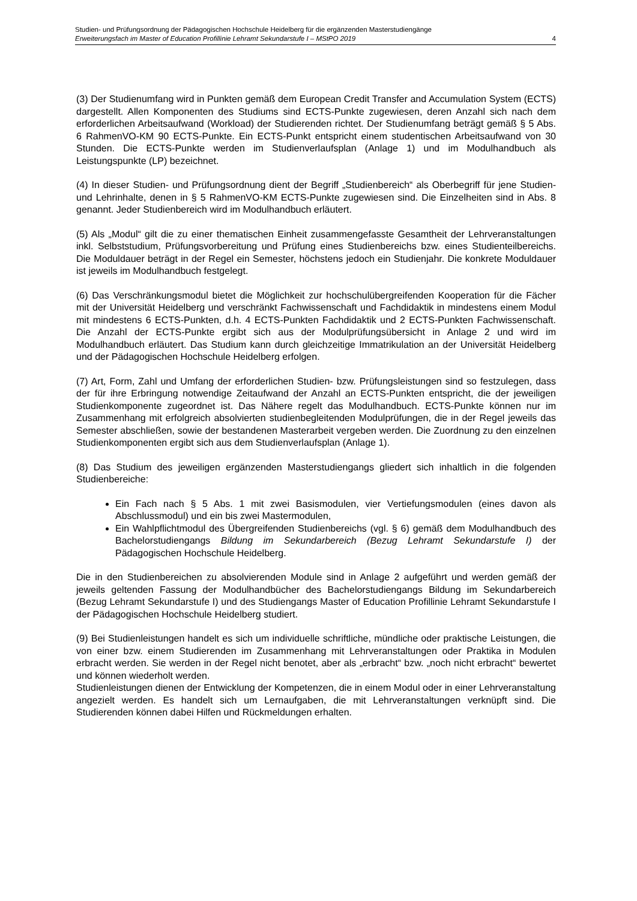Studien- und Prüfungsordnung der Pädagogischen Hochschule Heidelberg für die ergänzenden Masterstudiengänge
Erweiterungsfach im Master of Education Profillinie Lehramt Sekundarstufe I – MStPO 2019 4
(3) Der Studienumfang wird in Punkten gemäß dem European Credit Transfer and Accumulation System (ECTS) dargestellt. Allen Komponenten des Studiums sind ECTS-Punkte zugewiesen, deren Anzahl sich nach dem erforderlichen Arbeitsaufwand (Workload) der Studierenden richtet. Der Studienumfang beträgt gemäß § 5 Abs. 6 RahmenVO-KM 90 ECTS-Punkte. Ein ECTS-Punkt entspricht einem studentischen Arbeitsaufwand von 30 Stunden. Die ECTS-Punkte werden im Studienverlaufsplan (Anlage 1) und im Modulhandbuch als Leistungspunkte (LP) bezeichnet.
(4) In dieser Studien- und Prüfungsordnung dient der Begriff „Studienbereich“ als Oberbegriff für jene Studien- und Lehrinhalte, denen in § 5 RahmenVO-KM ECTS-Punkte zugewiesen sind. Die Einzelheiten sind in Abs. 8 genannt. Jeder Studienbereich wird im Modulhandbuch erläutert.
(5) Als „Modul“ gilt die zu einer thematischen Einheit zusammengefasste Gesamtheit der Lehrveranstaltungen inkl. Selbststudium, Prüfungsvorbereitung und Prüfung eines Studienbereichs bzw. eines Studienteilbereichs. Die Moduldauer beträgt in der Regel ein Semester, höchstens jedoch ein Studienjahr. Die konkrete Moduldauer ist jeweils im Modulhandbuch festgelegt.
(6) Das Verschränkungsmodul bietet die Möglichkeit zur hochschulübergreifenden Kooperation für die Fächer mit der Universität Heidelberg und verschränkt Fachwissenschaft und Fachdidaktik in mindestens einem Modul mit mindestens 6 ECTS-Punkten, d.h. 4 ECTS-Punkten Fachdidaktik und 2 ECTS-Punkten Fachwissenschaft. Die Anzahl der ECTS-Punkte ergibt sich aus der Modulprüfungsübersicht in Anlage 2 und wird im Modulhandbuch erläutert. Das Studium kann durch gleichzeitige Immatrikulation an der Universität Heidelberg und der Pädagogischen Hochschule Heidelberg erfolgen.
(7) Art, Form, Zahl und Umfang der erforderlichen Studien- bzw. Prüfungsleistungen sind so festzulegen, dass der für ihre Erbringung notwendige Zeitaufwand der Anzahl an ECTS-Punkten entspricht, die der jeweiligen Studienkomponente zugeordnet ist. Das Nähere regelt das Modulhandbuch. ECTS-Punkte können nur im Zusammenhang mit erfolgreich absolvierten studienbegleitenden Modulprüfungen, die in der Regel jeweils das Semester abschließen, sowie der bestandenen Masterarbeit vergeben werden. Die Zuordnung zu den einzelnen Studienkomponenten ergibt sich aus dem Studienverlaufsplan (Anlage 1).
(8) Das Studium des jeweiligen ergänzenden Masterstudiengangs gliedert sich inhaltlich in die folgenden Studienbereiche:
Ein Fach nach § 5 Abs. 1 mit zwei Basismodulen, vier Vertiefungsmodulen (eines davon als Abschlussmodul) und ein bis zwei Mastermodulen,
Ein Wahlpflichtmodul des Übergreifenden Studienbereichs (vgl. § 6) gemäß dem Modulhandbuch des Bachelorstudiengangs Bildung im Sekundarbereich (Bezug Lehramt Sekundarstufe I) der Pädagogischen Hochschule Heidelberg.
Die in den Studienbereichen zu absolvierenden Module sind in Anlage 2 aufgeführt und werden gemäß der jeweils geltenden Fassung der Modulhandbücher des Bachelorstudiengangs Bildung im Sekundarbereich (Bezug Lehramt Sekundarstufe I) und des Studiengangs Master of Education Profillinie Lehramt Sekundarstufe I der Pädagogischen Hochschule Heidelberg studiert.
(9) Bei Studienleistungen handelt es sich um individuelle schriftliche, mündliche oder praktische Leistungen, die von einer bzw. einem Studierenden im Zusammenhang mit Lehrveranstaltungen oder Praktika in Modulen erbracht werden. Sie werden in der Regel nicht benotet, aber als „erbracht“ bzw. „noch nicht erbracht“ bewertet und können wiederholt werden.
Studienleistungen dienen der Entwicklung der Kompetenzen, die in einem Modul oder in einer Lehrveranstaltung angezielt werden. Es handelt sich um Lernaufgaben, die mit Lehrveranstaltungen verknüpft sind. Die Studierenden können dabei Hilfen und Rückmeldungen erhalten.